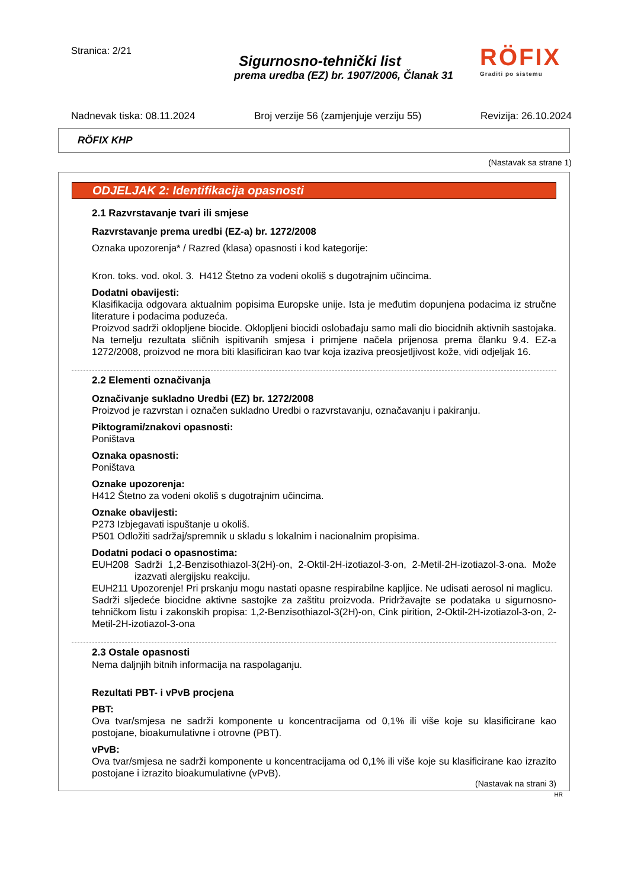Stranica: 2/21
Sigurnosno-tehnički list
prema uredba (EZ) br. 1907/2006, Članak 31
RÖFIX
Graditi po sistemu
Nadnevak tiska: 08.11.2024 Broj verzije 56 (zamjenjuje verziju 55) Revizija: 26.10.2024
RÖFIX KHP
(Nastavak sa strane 1)
ODJELJAK 2: Identifikacija opasnosti
2.1 Razvrstavanje tvari ili smjese
Razvrstavanje prema uredbi (EZ-a) br. 1272/2008
Oznaka upozorenja* / Razred (klasa) opasnosti i kod kategorije:
Kron. toks. vod. okol. 3. H412 Štetno za vodeni okoliš s dugotrajnim učincima.
Dodatni obavijesti:
Klasifikacija odgovara aktualnim popisima Europske unije. Ista je međutim dopunjena podacima iz stručne literature i podacima poduzeća.
Proizvod sadrži oklopljene biocide. Oklopljeni biocidi oslobađaju samo mali dio biocidnih aktivnih sastojaka. Na temelju rezultata sličnih ispitivanih smjesa i primjene načela prijenosa prema članku 9.4. EZ-a 1272/2008, proizvod ne mora biti klasificiran kao tvar koja izaziva preosjetljivost kože, vidi odjeljak 16.
2.2 Elementi označivanja
Označivanje sukladno Uredbi (EZ) br. 1272/2008
Proizvod je razvrstan i označen sukladno Uredbi o razvrstavanju, označavanju i pakiranju.
Piktogrami/znakovi opasnosti:
Poništava
Oznaka opasnosti:
Poništava
Oznake upozorenja:
H412 Štetno za vodeni okoliš s dugotrajnim učincima.
Oznake obavijesti:
P273 Izbjegavati ispuštanje u okoliš.
P501 Odložiti sadržaj/spremnik u skladu s lokalnim i nacionalnim propisima.
Dodatni podaci o opasnostima:
EUH208 Sadrži 1,2-Benzisothiazol-3(2H)-on, 2-Oktil-2H-izotiazol-3-on, 2-Metil-2H-izotiazol-3-ona. Može izazvati alergijsku reakciju.
EUH211 Upozorenje! Pri prskanju mogu nastati opasne respirabilne kapljice. Ne udisati aerosol ni maglicu.
Sadrži sljedeće biocidne aktivne sastojke za zaštitu proizvoda. Pridržavajte se podataka u sigurnosno-tehničkom listu i zakonskih propisa: 1,2-Benzisothiazol-3(2H)-on, Cink pirition, 2-Oktil-2H-izotiazol-3-on, 2-Metil-2H-izotiazol-3-ona
2.3 Ostale opasnosti
Nema daljnjih bitnih informacija na raspolaganju.
Rezultati PBT- i vPvB procjena
PBT:
Ova tvar/smjesa ne sadrži komponente u koncentracijama od 0,1% ili više koje su klasificirane kao postojane, bioakumulativne i otrovne (PBT).
vPvB:
Ova tvar/smjesa ne sadrži komponente u koncentracijama od 0,1% ili više koje su klasificirane kao izrazito postojane i izrazito bioakumulativne (vPvB).
(Nastavak na strani 3)
HR